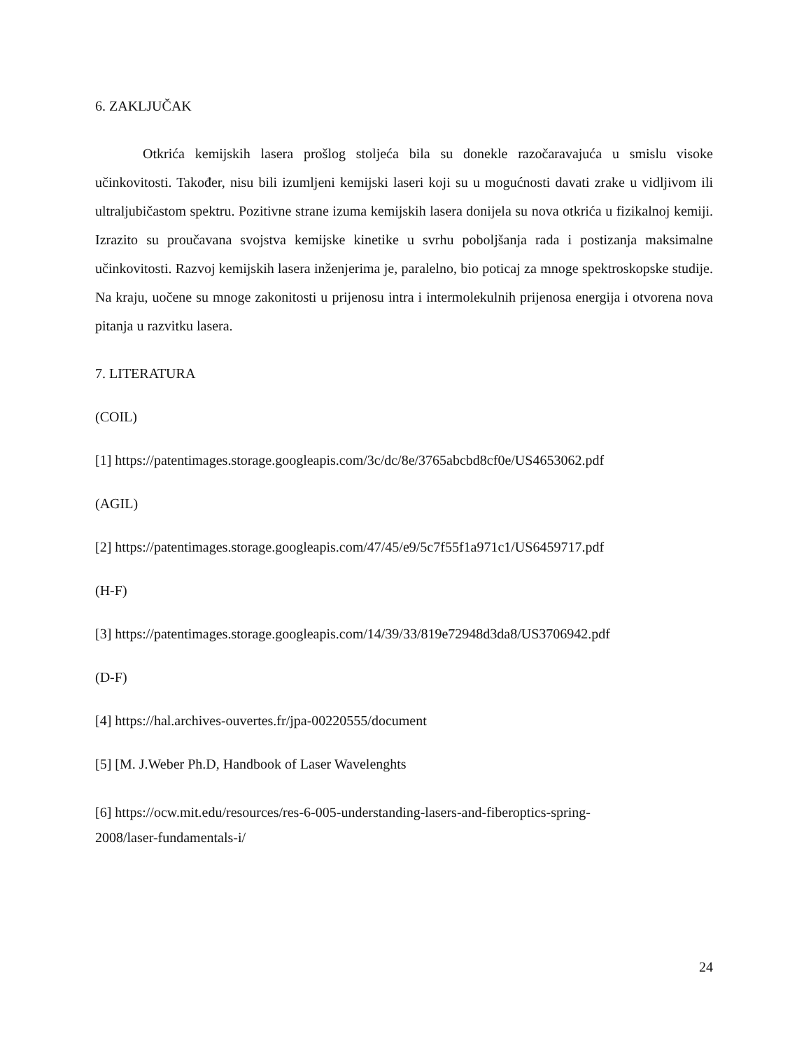6. ZAKLJUČAK
Otkrića kemijskih lasera prošlog stoljeća bila su donekle razočaravajuća u smislu visoke učinkovitosti. Također, nisu bili izumljeni kemijski laseri koji su u mogućnosti davati zrake u vidljivom ili ultraljubičastom spektru. Pozitivne strane izuma kemijskih lasera donijela su nova otkrića u fizikalnoj kemiji. Izrazito su proučavana svojstva kemijske kinetike u svrhu poboljšanja rada i postizanja maksimalne učinkovitosti. Razvoj kemijskih lasera inženjerima je, paralelno, bio poticaj za mnoge spektroskopske studije. Na kraju, uočene su mnoge zakonitosti u prijenosu intra i intermolekulnih prijenosa energija i otvorena nova pitanja u razvitku lasera.
7. LITERATURA
(COIL)
[1] https://patentimages.storage.googleapis.com/3c/dc/8e/3765abcbd8cf0e/US4653062.pdf
(AGIL)
[2] https://patentimages.storage.googleapis.com/47/45/e9/5c7f55f1a971c1/US6459717.pdf
(H-F)
[3] https://patentimages.storage.googleapis.com/14/39/33/819e72948d3da8/US3706942.pdf
(D-F)
[4] https://hal.archives-ouvertes.fr/jpa-00220555/document
[5] [M. J.Weber Ph.D, Handbook of Laser Wavelenghts
[6] https://ocw.mit.edu/resources/res-6-005-understanding-lasers-and-fiberoptics-spring-
2008/laser-fundamentals-i/
24